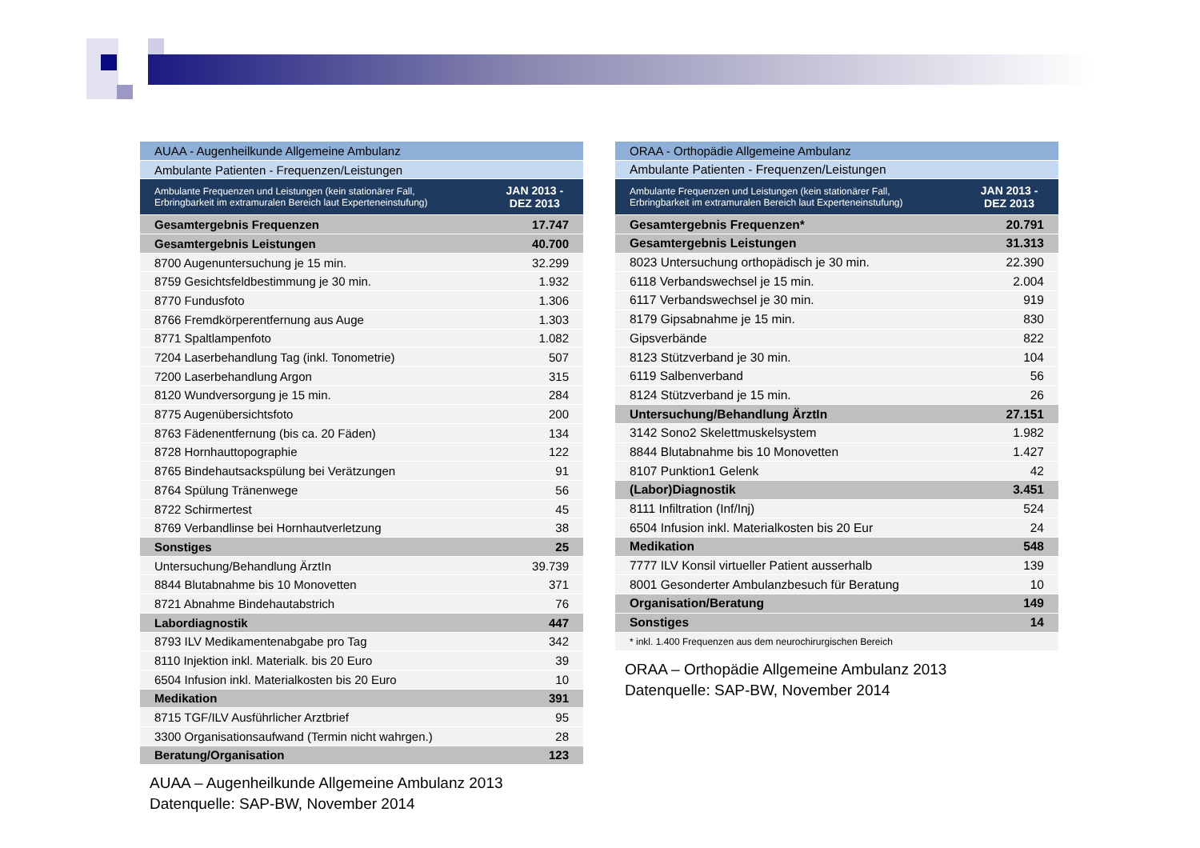| AUAA - Augenheilkunde Allgemeine Ambulanz | |
| Ambulante Patienten - Frequenzen/Leistungen | |
| Ambulante Frequenzen und Leistungen (kein stationärer Fall, Erbringbarkeit im extramuralen Bereich laut Experteneinstufung) | JAN 2013 - DEZ 2013 |
| Gesamtergebnis Frequenzen | 17.747 |
| Gesamtergebnis Leistungen | 40.700 |
| 8700 Augenuntersuchung je 15 min. | 32.299 |
| 8759 Gesichtsfeldbestimmung je 30 min. | 1.932 |
| 8770 Fundusfoto | 1.306 |
| 8766 Fremdkörperentfernung aus Auge | 1.303 |
| 8771 Spaltlampenfoto | 1.082 |
| 7204 Laserbehandlung Tag (inkl. Tonometrie) | 507 |
| 7200 Laserbehandlung Argon | 315 |
| 8120 Wundversorgung je 15 min. | 284 |
| 8775 Augenübersichtsfoto | 200 |
| 8763 Fädenentfernung (bis ca. 20 Fäden) | 134 |
| 8728 Hornhauttopographie | 122 |
| 8765 Bindehautsackspülung bei Verätzungen | 91 |
| 8764 Spülung Tränenwege | 56 |
| 8722 Schirmertest | 45 |
| 8769 Verbandlinse bei Hornhautverletzung | 38 |
| Sonstiges | 25 |
| Untersuchung/Behandlung ÄrztIn | 39.739 |
| 8844 Blutabnahme bis 10 Monovetten | 371 |
| 8721 Abnahme Bindehautabstrich | 76 |
| Labordiagnostik | 447 |
| 8793 ILV Medikamentenabgabe pro Tag | 342 |
| 8110 Injektion inkl. Materialk. bis 20 Euro | 39 |
| 6504 Infusion inkl. Materialkosten bis 20 Euro | 10 |
| Medikation | 391 |
| 8715 TGF/ILV Ausführlicher Arztbrief | 95 |
| 3300 Organisationsaufwand (Termin nicht wahrgen.) | 28 |
| Beratung/Organisation | 123 |
AUAA – Augenheilkunde Allgemeine Ambulanz 2013
Datenquelle: SAP-BW, November 2014
| ORAA - Orthopädie Allgemeine Ambulanz | |
| Ambulante Patienten - Frequenzen/Leistungen | |
| Ambulante Frequenzen und Leistungen (kein stationärer Fall, Erbringbarkeit im extramuralen Bereich laut Experteneinstufung) | JAN 2013 - DEZ 2013 |
| Gesamtergebnis Frequenzen* | 20.791 |
| Gesamtergebnis Leistungen | 31.313 |
| 8023 Untersuchung orthopädisch je 30 min. | 22.390 |
| 6118 Verbandswechsel je 15 min. | 2.004 |
| 6117 Verbandswechsel je 30 min. | 919 |
| 8179 Gipsabnahme je 15 min. | 830 |
| Gipsverbände | 822 |
| 8123 Stützverband je 30 min. | 104 |
| 6119 Salbenverband | 56 |
| 8124 Stützverband je 15 min. | 26 |
| Untersuchung/Behandlung ÄrztIn | 27.151 |
| 3142 Sono2 Skelettmuskelsystem | 1.982 |
| 8844 Blutabnahme bis 10 Monovetten | 1.427 |
| 8107 Punktion1 Gelenk | 42 |
| (Labor)Diagnostik | 3.451 |
| 8111 Infiltration (Inf/Inj) | 524 |
| 6504 Infusion inkl. Materialkosten bis 20 Eur | 24 |
| Medikation | 548 |
| 7777 ILV Konsil virtueller Patient ausserhalb | 139 |
| 8001 Gesonderter Ambulanzbesuch für Beratung | 10 |
| Organisation/Beratung | 149 |
| Sonstiges | 14 |
| * inkl. 1.400 Frequenzen aus dem neurochirurgischen Bereich | |
ORAA – Orthopädie Allgemeine Ambulanz 2013
Datenquelle: SAP-BW, November 2014